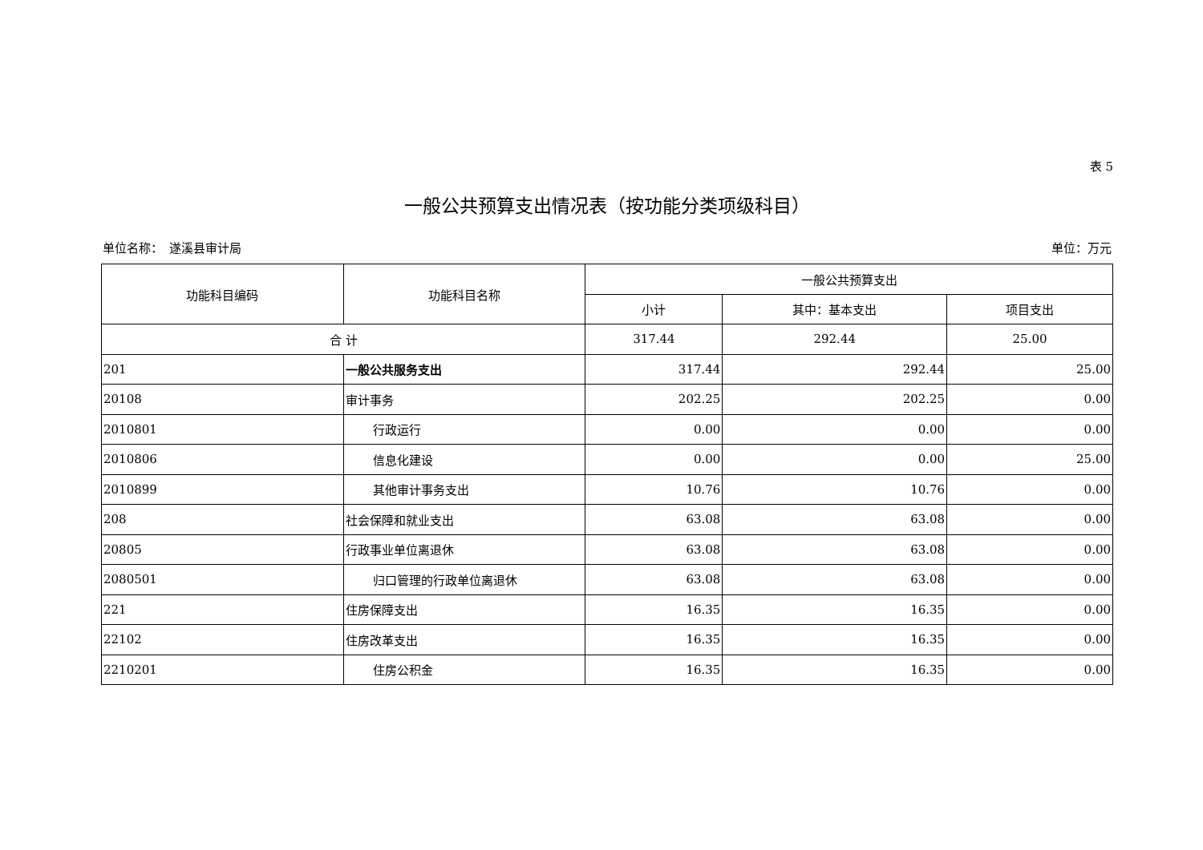表 5
一般公共预算支出情况表（按功能分类项级科目）
单位名称：　遂溪县审计局 单位：万元
| 功能科目编码 | 功能科目名称 | 一般公共预算支出 | | |
| --- | --- | --- | --- | --- |
| | | 小计 | 其中：基本支出 | 项目支出 |
| 合 计 | | 317.44 | 292.44 | 25.00 |
| 201 | 一般公共服务支出 | 317.44 | 292.44 | 25.00 |
| 20108 | 审计事务 | 202.25 | 202.25 | 0.00 |
| 2010801 | 行政运行 | 0.00 | 0.00 | 0.00 |
| 2010806 | 信息化建设 | 0.00 | 0.00 | 25.00 |
| 2010899 | 其他审计事务支出 | 10.76 | 10.76 | 0.00 |
| 208 | 社会保障和就业支出 | 63.08 | 63.08 | 0.00 |
| 20805 | 行政事业单位离退休 | 63.08 | 63.08 | 0.00 |
| 2080501 | 归口管理的行政单位离退休 | 63.08 | 63.08 | 0.00 |
| 221 | 住房保障支出 | 16.35 | 16.35 | 0.00 |
| 22102 | 住房改革支出 | 16.35 | 16.35 | 0.00 |
| 2210201 | 住房公积金 | 16.35 | 16.35 | 0.00 |